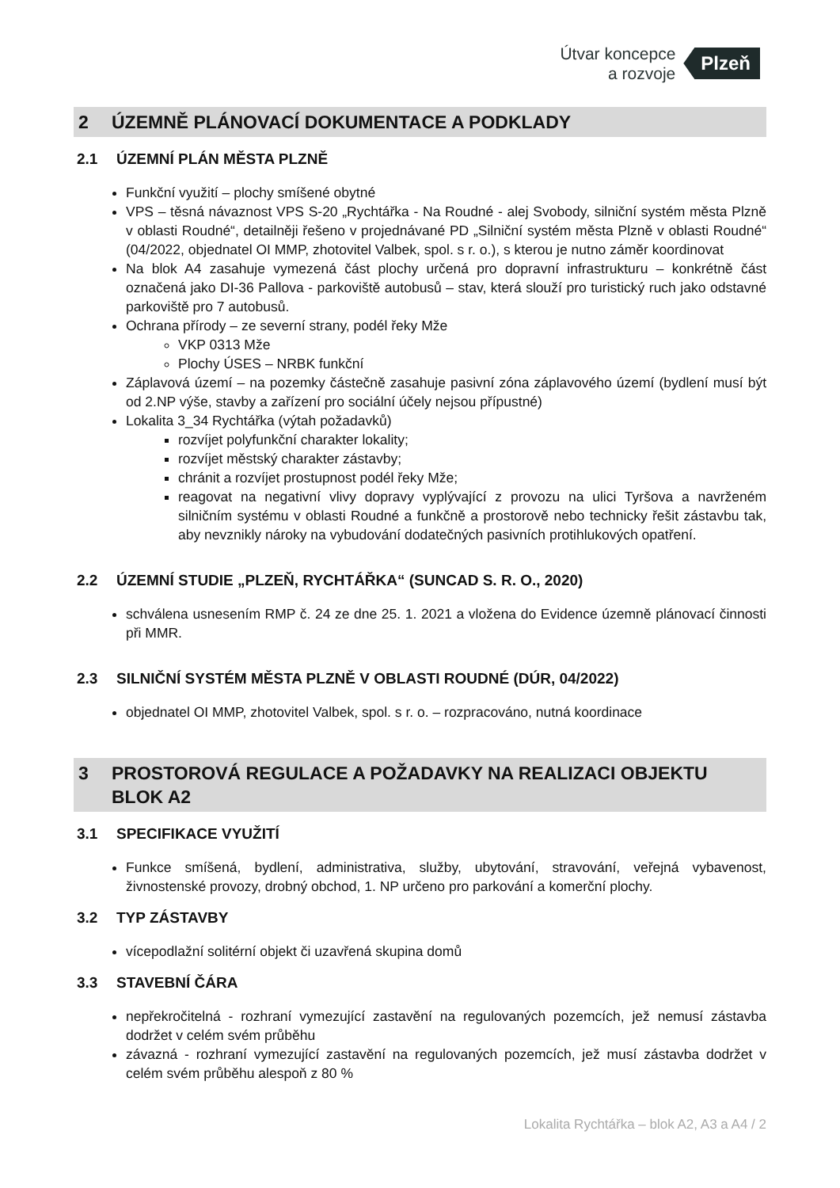Útvar koncepce
a rozvoje
Plzeň
2 ÚZEMNĚ PLÁNOVACÍ DOKUMENTACE A PODKLADY
2.1 ÚZEMNÍ PLÁN MĚSTA PLZNĚ
Funkční využití – plochy smíšené obytné
VPS – těsná návaznost VPS S-20 „Rychtářka - Na Roudné - alej Svobody, silniční systém města Plzně v oblasti Roudné“, detailněji řešeno v projednávané PD „Silniční systém města Plzně v oblasti Roudné“ (04/2022, objednatel OI MMP, zhotovitel Valbek, spol. s r. o.), s kterou je nutno záměr koordinovat
Na blok A4 zasahuje vymezená část plochy určená pro dopravní infrastrukturu – konkrétně část označená jako DI-36 Pallova - parkoviště autobusů – stav, která slouží pro turistický ruch jako odstavné parkoviště pro 7 autobusů.
Ochrana přírody – ze severní strany, podél řeky Mže
VKP 0313 Mže
Plochy ÚSES – NRBK funkční
Záplavová území – na pozemky částečně zasahuje pasivní zóna záplavového území (bydlení musí být od 2.NP výše, stavby a zařízení pro sociální účely nejsou přípustné)
Lokalita 3_34 Rychtářka (výtah požadavků)
rozvíjet polyfunkční charakter lokality;
rozvíjet městský charakter zástavby;
chránit a rozvíjet prostupnost podél řeky Mže;
reagovat na negativní vlivy dopravy vyplývající z provozu na ulici Tyršova a navrženém silničním systému v oblasti Roudné a funkčně a prostorově nebo technicky řešit zástavbu tak, aby nevznikly nároky na vybudování dodatečných pasivních protihlukových opatření.
2.2 ÚZEMNÍ STUDIE „PLZEŇ, RYCHTÁŘKA“ (SUNCAD S. R. O., 2020)
schválena usnesením RMP č. 24 ze dne 25. 1. 2021 a vložena do Evidence územně plánovací činnosti při MMR.
2.3 SILNIČNÍ SYSTÉM MĚSTA PLZNĚ V OBLASTI ROUDNÉ (DÚR, 04/2022)
objednatel OI MMP, zhotovitel Valbek, spol. s r. o. – rozpracováno, nutná koordinace
3 PROSTOROVÁ REGULACE A POŽADAVKY NA REALIZACI OBJEKTU BLOK A2
3.1 SPECIFIKACE VYUŽITÍ
Funkce smíšená, bydlení, administrativa, služby, ubytování, stravování, veřejná vybavenost, živnostenské provozy, drobný obchod, 1. NP určeno pro parkování a komerční plochy.
3.2 TYP ZÁSTAVBY
vícepodlažní solitérní objekt či uzavřená skupina domů
3.3 STAVEBNÍ ČÁRA
nepřekročitelná - rozhraní vymezující zastavění na regulovaných pozemcích, jež nemusí zástavba dodržet v celém svém průběhu
závazná - rozhraní vymezující zastavění na regulovaných pozemcích, jež musí zástavba dodržet v celém svém průběhu alespoň z 80 %
Lokalita Rychtářka – blok A2, A3 a A4 / 2